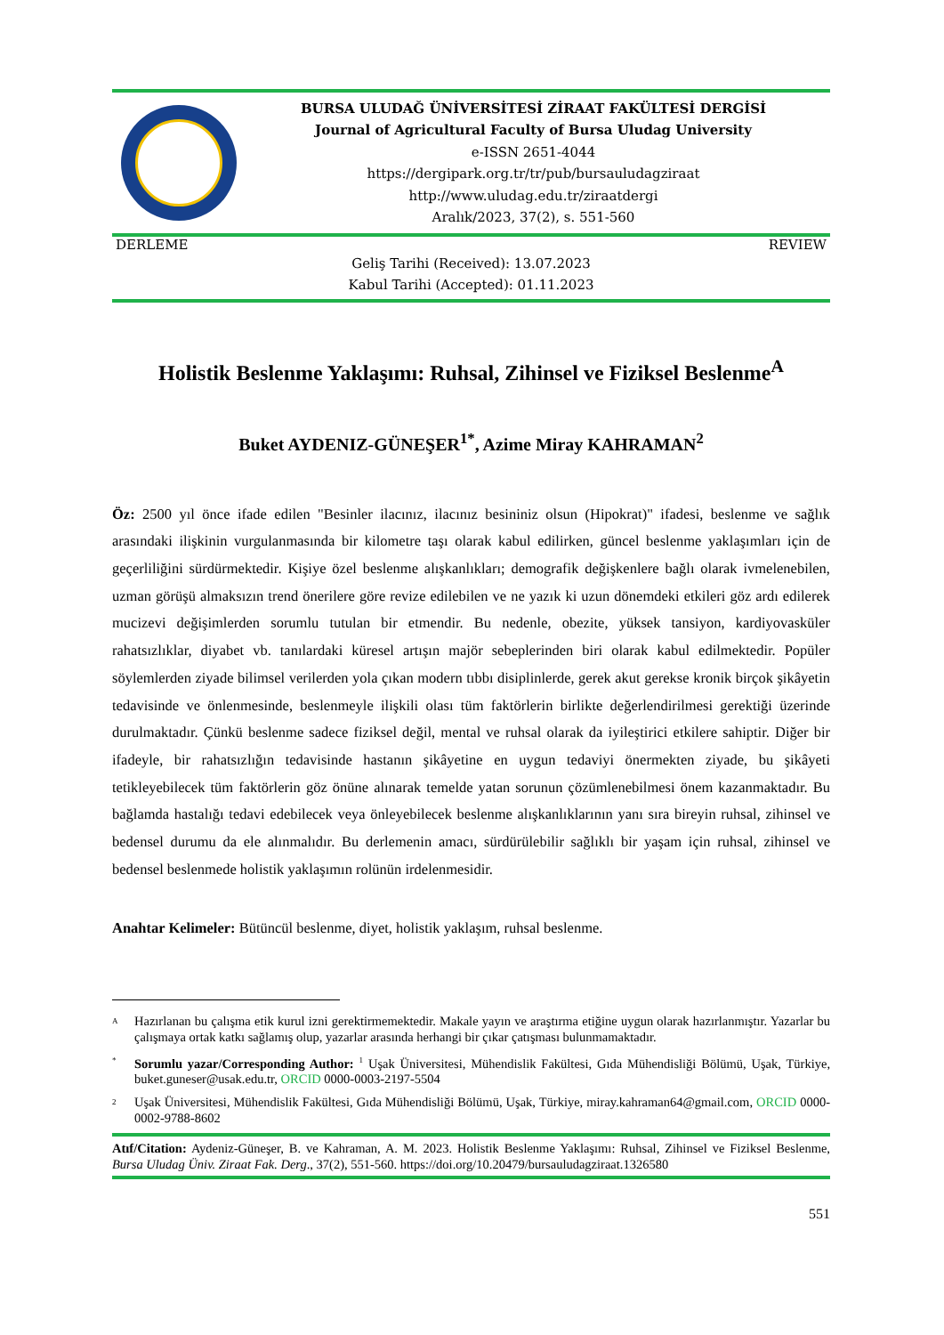BURSA ULUDAĞ ÜNİVERSİTESİ ZİRAAT FAKÜLTESİ DERGİSİ
Journal of Agricultural Faculty of Bursa Uludag University
e-ISSN 2651-4044
https://dergipark.org.tr/tr/pub/bursauludagziraat
http://www.uludag.edu.tr/ziraatdergi
Aralık/2023, 37(2), s. 551-560
DERLEME REVIEW
Geliş Tarihi (Received): 13.07.2023
Kabul Tarihi (Accepted): 01.11.2023
Holistik Beslenme Yaklaşımı: Ruhsal, Zihinsel ve Fiziksel Beslenme<sup>A</sup>
Buket AYDENIZ-GÜNEŞER<sup>1*</sup>, Azime Miray KAHRAMAN<sup>2</sup>
Öz: 2500 yıl önce ifade edilen "Besinler ilacınız, ilacınız besininiz olsun (Hipokrat)" ifadesi, beslenme ve sağlık arasındaki ilişkinin vurgulanmasında bir kilometre taşı olarak kabul edilirken, güncel beslenme yaklaşımları için de geçerliliğini sürdürmektedir. Kişiye özel beslenme alışkanlıkları; demografik değişkenlere bağlı olarak ivmelenebilen, uzman görüşü almaksızın trend önerilere göre revize edilebilen ve ne yazık ki uzun dönemdeki etkileri göz ardı edilerek mucizevi değişimlerden sorumlu tutulan bir etmendir. Bu nedenle, obezite, yüksek tansiyon, kardiyovasküler rahatsızlıklar, diyabet vb. tanılardaki küresel artışın majör sebeplerinden biri olarak kabul edilmektedir. Popüler söylemlerden ziyade bilimsel verilerden yola çıkan modern tıbbı disiplinlerde, gerek akut gerekse kronik birçok şikâyetin tedavisinde ve önlenmesinde, beslenmeyle ilişkili olası tüm faktörlerin birlikte değerlendirilmesi gerektiği üzerinde durulmaktadır. Çünkü beslenme sadece fiziksel değil, mental ve ruhsal olarak da iyileştirici etkilere sahiptir. Diğer bir ifadeyle, bir rahatsızlığın tedavisinde hastanın şikâyetine en uygun tedaviyi önermekten ziyade, bu şikâyeti tetikleyebilecek tüm faktörlerin göz önüne alınarak temelde yatan sorunun çözümlenebilmesi önem kazanmaktadır. Bu bağlamda hastalığı tedavi edebilecek veya önleyebilecek beslenme alışkanlıklarının yanı sıra bireyin ruhsal, zihinsel ve bedensel durumu da ele alınmalıdır. Bu derlemenin amacı, sürdürülebilir sağlıklı bir yaşam için ruhsal, zihinsel ve bedensel beslenmede holistik yaklaşımın rolünün irdelenmesidir.
Anahtar Kelimeler: Bütüncül beslenme, diyet, holistik yaklaşım, ruhsal beslenme.
<sup>A</sup>
Hazırlanan bu çalışma etik kurul izni gerektirmemektedir. Makale yayın ve araştırma etiğine uygun olarak hazırlanmıştır. Yazarlar bu çalışmaya ortak katkı sağlamış olup, yazarlar arasında herhangi bir çıkar çatışması bulunmamaktadır.
<sup>*</sup>
Sorumlu yazar/Corresponding Author: <sup>1</sup> Uşak Üniversitesi, Mühendislik Fakültesi, Gıda Mühendisliği Bölümü, Uşak, Türkiye, buket.guneser@usak.edu.tr, ORCID 0000-0003-2197-5504
<sup>2</sup>
Uşak Üniversitesi, Mühendislik Fakültesi, Gıda Mühendisliği Bölümü, Uşak, Türkiye, miray.kahraman64@gmail.com, ORCID 0000-0002-9788-8602
Atıf/Citation: Aydeniz-Güneşer, B. ve Kahraman, A. M. 2023. Holistik Beslenme Yaklaşımı: Ruhsal, Zihinsel ve Fiziksel Beslenme, Bursa Uludag Üniv. Ziraat Fak. Derg., 37(2), 551-560. https://doi.org/10.20479/bursauludagziraat.1326580
551